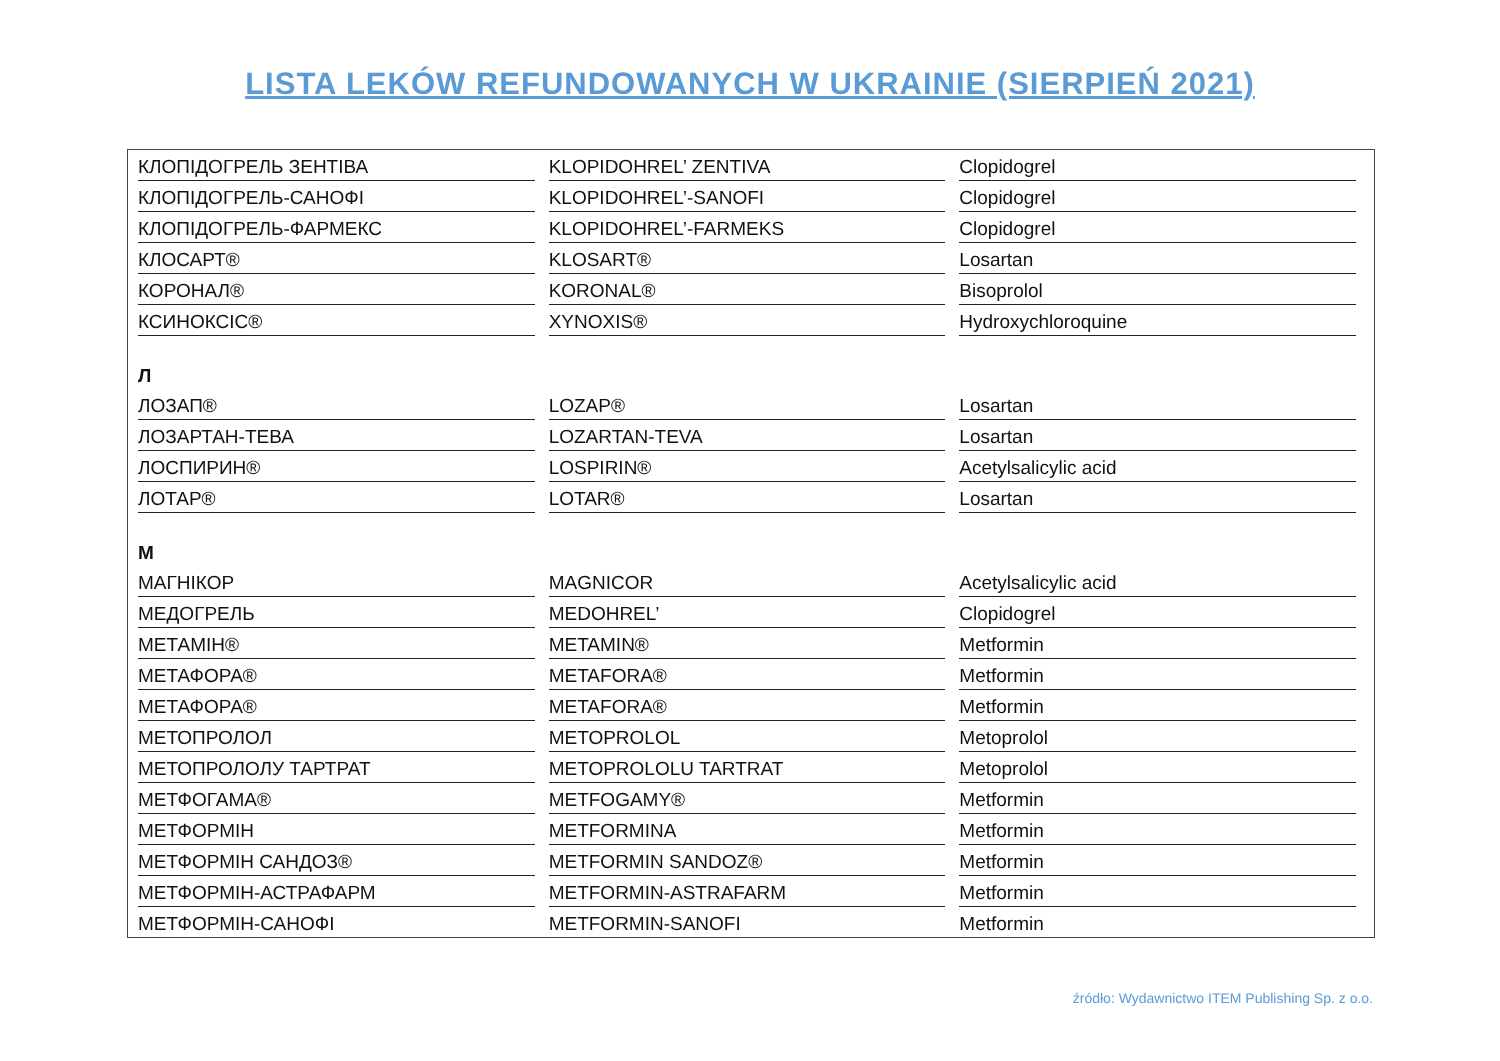LISTA LEKÓW REFUNDOWANYCH W UKRAINIE (SIERPIEŃ 2021)
| КЛОПІДОГРЕЛЬ ЗЕНТІВА | KLOPIDOHREL’ ZENTIVA | Clopidogrel |
| КЛОПІДОГРЕЛЬ-САНОФІ | KLOPIDOHREL’-SANOFI | Clopidogrel |
| КЛОПІДОГРЕЛЬ-ФАРМЕКС | KLOPIDOHREL’-FARMEKS | Clopidogrel |
| КЛОСАРТ® | KLOSART® | Losartan |
| КОРОНАЛ® | KORONAL® | Bisoprolol |
| КСИНОКСІС® | XYNOXIS® | Hydroxychloroquine |
| Л | | |
| ЛОЗАП® | LOZAP® | Losartan |
| ЛОЗАРТАН-ТЕВА | LOZARTAN-TEVA | Losartan |
| ЛОСПИРИН® | LOSPIRIN® | Acetylsalicylic acid |
| ЛОТАР® | LOTAR® | Losartan |
| М | | |
| МАГНІКОР | MAGNICOR | Acetylsalicylic acid |
| МЕДОГРЕЛЬ | MEDOHREL’ | Clopidogrel |
| МЕТАМІН® | METAMIN® | Metformin |
| МЕТАФОРА® | METAFORA® | Metformin |
| МЕТАФОРА® | METAFORA® | Metformin |
| МЕТОПРОЛОЛ | METOPROLOL | Metoprolol |
| МЕТОПРОЛОЛУ ТАРТРАТ | METOPROLOLU TARTRAT | Metoprolol |
| МЕТФОГАМА® | METFOGAMY® | Metformin |
| МЕТФОРМІН | METFORMINA | Metformin |
| МЕТФОРМІН САНДОЗ® | METFORMIN SANDOZ® | Metformin |
| МЕТФОРМІН-АСТРАФАРМ | METFORMIN-ASTRAFARM | Metformin |
| МЕТФОРМІН-САНОФІ | METFORMIN-SANOFI | Metformin |
źródło: Wydawnictwo ITEM Publishing Sp. z o.o.